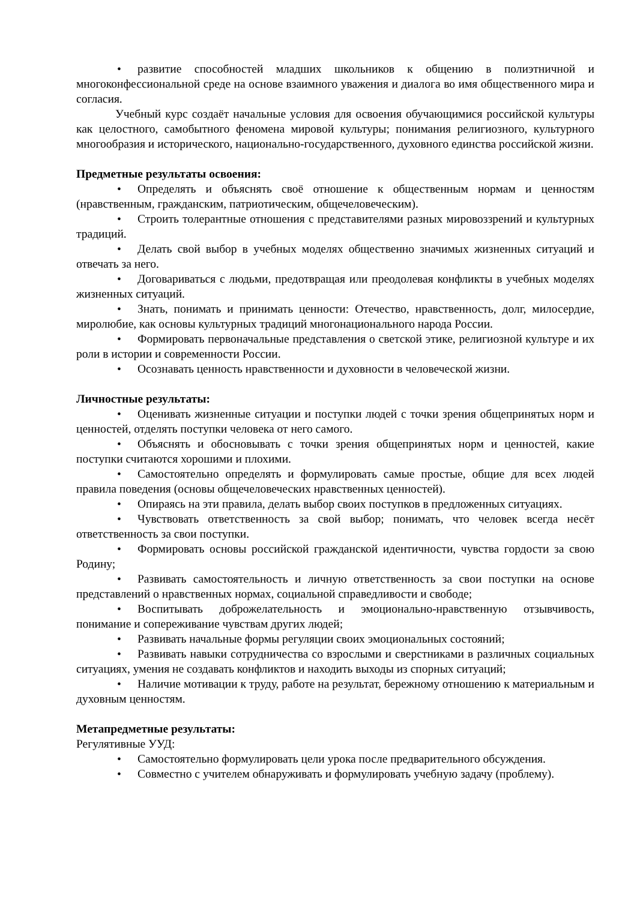• развитие способностей младших школьников к общению в полиэтничной и многоконфессиональной среде на основе взаимного уважения и диалога во имя общественного мира и согласия.
Учебный курс создаёт начальные условия для освоения обучающимися российской культуры как целостного, самобытного феномена мировой культуры; понимания религиозного, культурного многообразия и исторического, национально-государственного, духовного единства российской жизни.
Предметные результаты освоения:
• Определять и объяснять своё отношение к общественным нормам и ценностям (нравственным, гражданским, патриотическим, общечеловеческим).
• Строить толерантные отношения с представителями разных мировоззрений и культурных традиций.
• Делать свой выбор в учебных моделях общественно значимых жизненных ситуаций и отвечать за него.
• Договариваться с людьми, предотвращая или преодолевая конфликты в учебных моделях жизненных ситуаций.
• Знать, понимать и принимать ценности: Отечество, нравственность, долг, милосердие, миролюбие, как основы культурных традиций многонационального народа России.
• Формировать первоначальные представления о светской этике, религиозной культуре и их роли в истории и современности России.
• Осознавать ценность нравственности и духовности в человеческой жизни.
Личностные результаты:
• Оценивать жизненные ситуации и поступки людей с точки зрения общепринятых норм и ценностей, отделять поступки человека от него самого.
• Объяснять и обосновывать с точки зрения общепринятых норм и ценностей, какие поступки считаются хорошими и плохими.
• Самостоятельно определять и формулировать самые простые, общие для всех людей правила поведения (основы общечеловеческих нравственных ценностей).
• Опираясь на эти правила, делать выбор своих поступков в предложенных ситуациях.
• Чувствовать ответственность за свой выбор; понимать, что человек всегда несёт ответственность за свои поступки.
• Формировать основы российской гражданской идентичности, чувства гордости за свою Родину;
• Развивать самостоятельность и личную ответственность за свои поступки на основе представлений о нравственных нормах, социальной справедливости и свободе;
• Воспитывать доброжелательность и эмоционально-нравственную отзывчивость, понимание и сопереживание чувствам других людей;
• Развивать начальные формы регуляции своих эмоциональных состояний;
• Развивать навыки сотрудничества со взрослыми и сверстниками в различных социальных ситуациях, умения не создавать конфликтов и находить выходы из спорных ситуаций;
• Наличие мотивации к труду, работе на результат, бережному отношению к материальным и духовным ценностям.
Метапредметные результаты:
Регулятивные УУД:
• Самостоятельно формулировать цели урока после предварительного обсуждения.
• Совместно с учителем обнаруживать и формулировать учебную задачу (проблему).